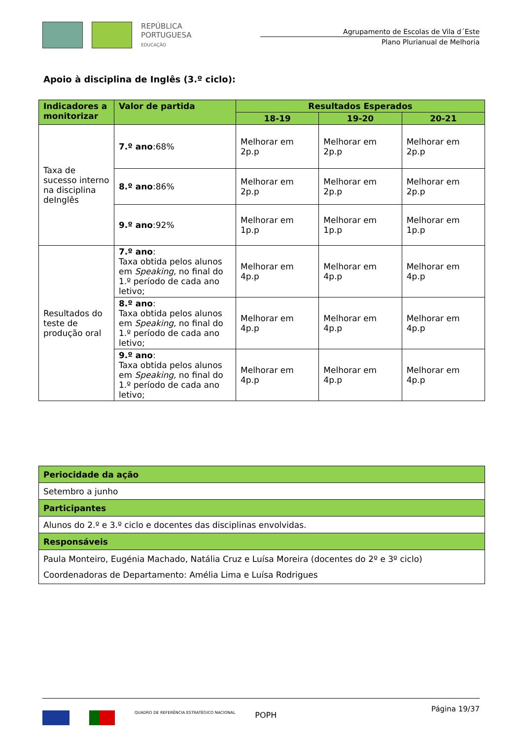REPÚBLICA
PORTUGUESA
EDUCAÇÃO
Agrupamento de Escolas de Vila d´Este
Plano Plurianual de Melhoria
Apoio à disciplina de Inglês (3.º ciclo):
| Indicadores a monitorizar | Valor de partida | Resultados Esperados | | |
| --- | --- | --- | --- | --- |
| | | 18-19 | 19-20 | 20-21 |
| Taxa de sucesso interno na disciplina deInglês | 7.º ano :68% | Melhorar em 2p.p | Melhorar em 2p.p | Melhorar em 2p.p |
| | 8.º ano :86% | Melhorar em 2p.p | Melhorar em 2p.p | Melhorar em 2p.p |
| | 9.º ano :92% | Melhorar em 1p.p | Melhorar em 1p.p | Melhorar em 1p.p |
| Resultados do teste de produção oral | 7.º ano : Taxa obtida pelos alunos em Speaking, no final do 1.º período de cada ano letivo; | Melhorar em 4p.p | Melhorar em 4p.p | Melhorar em 4p.p |
| | 8.º ano : Taxa obtida pelos alunos em Speaking, no final do 1.º período de cada ano letivo; | Melhorar em 4p.p | Melhorar em 4p.p | Melhorar em 4p.p |
| | 9.º ano : Taxa obtida pelos alunos em Speaking, no final do 1.º período de cada ano letivo; | Melhorar em 4p.p | Melhorar em 4p.p | Melhorar em 4p.p |
| Periocidade da ação |
| --- |
| Setembro a junho |
| Participantes |
| Alunos do 2.º e 3.º ciclo e docentes das disciplinas envolvidas. |
| Responsáveis |
| Paula Monteiro, Eugénia Machado, Natália Cruz e Luísa Moreira (docentes do 2º e 3º ciclo) Coordenadoras de Departamento: Amélia Lima e Luísa Rodrigues |
Página 19/37
QUADRO DE REFERÊNCIA ESTRATÉGICO NACIONAL
POPH